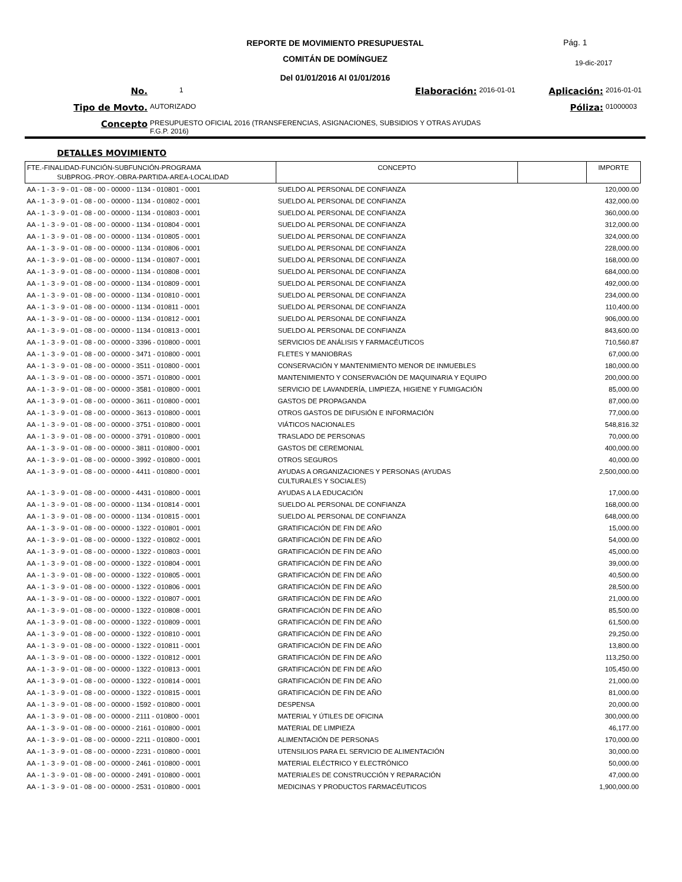REPORTE DE MOVIMIENTO PRESUPUESTAL
COMITÁN DE DOMÍNGUEZ
Del 01/01/2016 Al 01/01/2016
Pág. 1
19-dic-2017
No.
1
Elaboración:
2016-01-01
Aplicación:
2016-01-01
Tipo de Movto.
AUTORIZADO
Póliza:
01000003
Concepto
PRESUPUESTO OFICIAL 2016 (TRANSFERENCIAS, ASIGNACIONES, SUBSIDIOS Y OTRAS AYUDAS
F.G.P. 2016)
DETALLES MOVIMIENTO
| FTE.-FINALIDAD-FUNCIÓN-SUBFUNCIÓN-PROGRAMA SUBPROG.-PROY.-OBRA-PARTIDA-AREA-LOCALIDAD | CONCEPTO | | IMPORTE |
| --- | --- | --- | --- |
| AA - 1 - 3 - 9 - 01 - 08 - 00 - 00000 - 1134 - 010801 - 0001 | SUELDO AL PERSONAL DE CONFIANZA | | 120,000.00 |
| AA - 1 - 3 - 9 - 01 - 08 - 00 - 00000 - 1134 - 010802 - 0001 | SUELDO AL PERSONAL DE CONFIANZA | | 432,000.00 |
| AA - 1 - 3 - 9 - 01 - 08 - 00 - 00000 - 1134 - 010803 - 0001 | SUELDO AL PERSONAL DE CONFIANZA | | 360,000.00 |
| AA - 1 - 3 - 9 - 01 - 08 - 00 - 00000 - 1134 - 010804 - 0001 | SUELDO AL PERSONAL DE CONFIANZA | | 312,000.00 |
| AA - 1 - 3 - 9 - 01 - 08 - 00 - 00000 - 1134 - 010805 - 0001 | SUELDO AL PERSONAL DE CONFIANZA | | 324,000.00 |
| AA - 1 - 3 - 9 - 01 - 08 - 00 - 00000 - 1134 - 010806 - 0001 | SUELDO AL PERSONAL DE CONFIANZA | | 228,000.00 |
| AA - 1 - 3 - 9 - 01 - 08 - 00 - 00000 - 1134 - 010807 - 0001 | SUELDO AL PERSONAL DE CONFIANZA | | 168,000.00 |
| AA - 1 - 3 - 9 - 01 - 08 - 00 - 00000 - 1134 - 010808 - 0001 | SUELDO AL PERSONAL DE CONFIANZA | | 684,000.00 |
| AA - 1 - 3 - 9 - 01 - 08 - 00 - 00000 - 1134 - 010809 - 0001 | SUELDO AL PERSONAL DE CONFIANZA | | 492,000.00 |
| AA - 1 - 3 - 9 - 01 - 08 - 00 - 00000 - 1134 - 010810 - 0001 | SUELDO AL PERSONAL DE CONFIANZA | | 234,000.00 |
| AA - 1 - 3 - 9 - 01 - 08 - 00 - 00000 - 1134 - 010811 - 0001 | SUELDO AL PERSONAL DE CONFIANZA | | 110,400.00 |
| AA - 1 - 3 - 9 - 01 - 08 - 00 - 00000 - 1134 - 010812 - 0001 | SUELDO AL PERSONAL DE CONFIANZA | | 906,000.00 |
| AA - 1 - 3 - 9 - 01 - 08 - 00 - 00000 - 1134 - 010813 - 0001 | SUELDO AL PERSONAL DE CONFIANZA | | 843,600.00 |
| AA - 1 - 3 - 9 - 01 - 08 - 00 - 00000 - 3396 - 010800 - 0001 | SERVICIOS DE ANÁLISIS Y FARMACÉUTICOS | | 710,560.87 |
| AA - 1 - 3 - 9 - 01 - 08 - 00 - 00000 - 3471 - 010800 - 0001 | FLETES Y MANIOBRAS | | 67,000.00 |
| AA - 1 - 3 - 9 - 01 - 08 - 00 - 00000 - 3511 - 010800 - 0001 | CONSERVACIÓN Y MANTENIMIENTO MENOR DE INMUEBLES | | 180,000.00 |
| AA - 1 - 3 - 9 - 01 - 08 - 00 - 00000 - 3571 - 010800 - 0001 | MANTENIMIENTO Y CONSERVACIÓN DE MAQUINARIA Y EQUIPO | | 200,000.00 |
| AA - 1 - 3 - 9 - 01 - 08 - 00 - 00000 - 3581 - 010800 - 0001 | SERVICIO DE LAVANDERÍA, LIMPIEZA, HIGIENE Y FUMIGACIÓN | | 85,000.00 |
| AA - 1 - 3 - 9 - 01 - 08 - 00 - 00000 - 3611 - 010800 - 0001 | GASTOS DE PROPAGANDA | | 87,000.00 |
| AA - 1 - 3 - 9 - 01 - 08 - 00 - 00000 - 3613 - 010800 - 0001 | OTROS GASTOS DE DIFUSIÓN E INFORMACIÓN | | 77,000.00 |
| AA - 1 - 3 - 9 - 01 - 08 - 00 - 00000 - 3751 - 010800 - 0001 | VIÁTICOS NACIONALES | | 548,816.32 |
| AA - 1 - 3 - 9 - 01 - 08 - 00 - 00000 - 3791 - 010800 - 0001 | TRASLADO DE PERSONAS | | 70,000.00 |
| AA - 1 - 3 - 9 - 01 - 08 - 00 - 00000 - 3811 - 010800 - 0001 | GASTOS DE CEREMONIAL | | 400,000.00 |
| AA - 1 - 3 - 9 - 01 - 08 - 00 - 00000 - 3992 - 010800 - 0001 | OTROS SEGUROS | | 40,000.00 |
| AA - 1 - 3 - 9 - 01 - 08 - 00 - 00000 - 4411 - 010800 - 0001 | AYUDAS A ORGANIZACIONES Y PERSONAS (AYUDAS CULTURALES Y SOCIALES) | | 2,500,000.00 |
| AA - 1 - 3 - 9 - 01 - 08 - 00 - 00000 - 4431 - 010800 - 0001 | AYUDAS A LA EDUCACIÓN | | 17,000.00 |
| AA - 1 - 3 - 9 - 01 - 08 - 00 - 00000 - 1134 - 010814 - 0001 | SUELDO AL PERSONAL DE CONFIANZA | | 168,000.00 |
| AA - 1 - 3 - 9 - 01 - 08 - 00 - 00000 - 1134 - 010815 - 0001 | SUELDO AL PERSONAL DE CONFIANZA | | 648,000.00 |
| AA - 1 - 3 - 9 - 01 - 08 - 00 - 00000 - 1322 - 010801 - 0001 | GRATIFICACIÓN DE FIN DE AÑO | | 15,000.00 |
| AA - 1 - 3 - 9 - 01 - 08 - 00 - 00000 - 1322 - 010802 - 0001 | GRATIFICACIÓN DE FIN DE AÑO | | 54,000.00 |
| AA - 1 - 3 - 9 - 01 - 08 - 00 - 00000 - 1322 - 010803 - 0001 | GRATIFICACIÓN DE FIN DE AÑO | | 45,000.00 |
| AA - 1 - 3 - 9 - 01 - 08 - 00 - 00000 - 1322 - 010804 - 0001 | GRATIFICACIÓN DE FIN DE AÑO | | 39,000.00 |
| AA - 1 - 3 - 9 - 01 - 08 - 00 - 00000 - 1322 - 010805 - 0001 | GRATIFICACIÓN DE FIN DE AÑO | | 40,500.00 |
| AA - 1 - 3 - 9 - 01 - 08 - 00 - 00000 - 1322 - 010806 - 0001 | GRATIFICACIÓN DE FIN DE AÑO | | 28,500.00 |
| AA - 1 - 3 - 9 - 01 - 08 - 00 - 00000 - 1322 - 010807 - 0001 | GRATIFICACIÓN DE FIN DE AÑO | | 21,000.00 |
| AA - 1 - 3 - 9 - 01 - 08 - 00 - 00000 - 1322 - 010808 - 0001 | GRATIFICACIÓN DE FIN DE AÑO | | 85,500.00 |
| AA - 1 - 3 - 9 - 01 - 08 - 00 - 00000 - 1322 - 010809 - 0001 | GRATIFICACIÓN DE FIN DE AÑO | | 61,500.00 |
| AA - 1 - 3 - 9 - 01 - 08 - 00 - 00000 - 1322 - 010810 - 0001 | GRATIFICACIÓN DE FIN DE AÑO | | 29,250.00 |
| AA - 1 - 3 - 9 - 01 - 08 - 00 - 00000 - 1322 - 010811 - 0001 | GRATIFICACIÓN DE FIN DE AÑO | | 13,800.00 |
| AA - 1 - 3 - 9 - 01 - 08 - 00 - 00000 - 1322 - 010812 - 0001 | GRATIFICACIÓN DE FIN DE AÑO | | 113,250.00 |
| AA - 1 - 3 - 9 - 01 - 08 - 00 - 00000 - 1322 - 010813 - 0001 | GRATIFICACIÓN DE FIN DE AÑO | | 105,450.00 |
| AA - 1 - 3 - 9 - 01 - 08 - 00 - 00000 - 1322 - 010814 - 0001 | GRATIFICACIÓN DE FIN DE AÑO | | 21,000.00 |
| AA - 1 - 3 - 9 - 01 - 08 - 00 - 00000 - 1322 - 010815 - 0001 | GRATIFICACIÓN DE FIN DE AÑO | | 81,000.00 |
| AA - 1 - 3 - 9 - 01 - 08 - 00 - 00000 - 1592 - 010800 - 0001 | DESPENSA | | 20,000.00 |
| AA - 1 - 3 - 9 - 01 - 08 - 00 - 00000 - 2111 - 010800 - 0001 | MATERIAL Y ÚTILES DE OFICINA | | 300,000.00 |
| AA - 1 - 3 - 9 - 01 - 08 - 00 - 00000 - 2161 - 010800 - 0001 | MATERIAL DE LIMPIEZA | | 46,177.00 |
| AA - 1 - 3 - 9 - 01 - 08 - 00 - 00000 - 2211 - 010800 - 0001 | ALIMENTACIÓN DE PERSONAS | | 170,000.00 |
| AA - 1 - 3 - 9 - 01 - 08 - 00 - 00000 - 2231 - 010800 - 0001 | UTENSILIOS PARA EL SERVICIO DE ALIMENTACIÓN | | 30,000.00 |
| AA - 1 - 3 - 9 - 01 - 08 - 00 - 00000 - 2461 - 010800 - 0001 | MATERIAL ELÉCTRICO Y ELECTRÓNICO | | 50,000.00 |
| AA - 1 - 3 - 9 - 01 - 08 - 00 - 00000 - 2491 - 010800 - 0001 | MATERIALES DE CONSTRUCCIÓN Y REPARACIÓN | | 47,000.00 |
| AA - 1 - 3 - 9 - 01 - 08 - 00 - 00000 - 2531 - 010800 - 0001 | MEDICINAS Y PRODUCTOS FARMACÉUTICOS | | 1,900,000.00 |